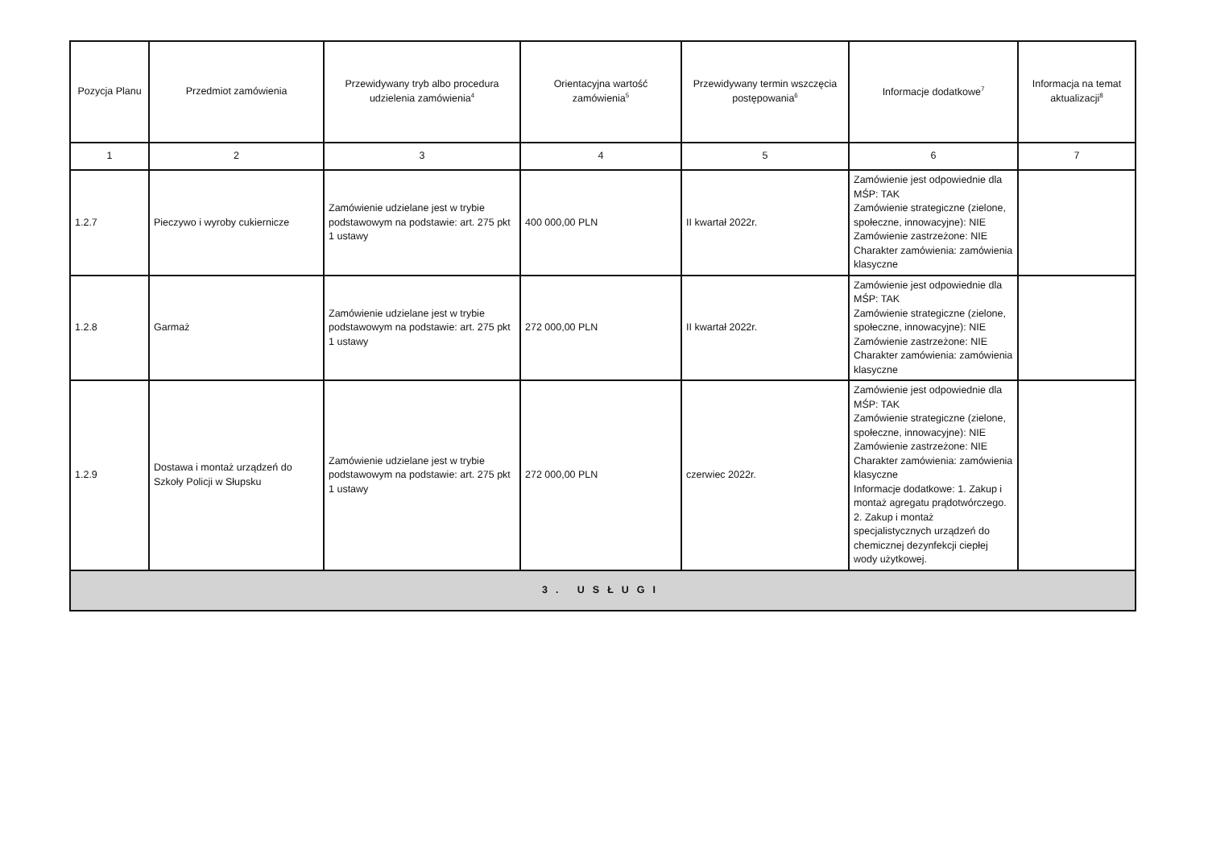| Pozycja Planu | Przedmiot zamówienia | Przewidywany tryb albo procedura udzielenia zamówienia<sup>4</sup> | Orientacyjna wartość zamówienia<sup>5</sup> | Przewidywany termin wszczęcia postępowania<sup>6</sup> | Informacje dodatkowe<sup>7</sup> | Informacja na temat aktualizacji<sup>8</sup> |
| --- | --- | --- | --- | --- | --- | --- |
| 1 | 2 | 3 | 4 | 5 | 6 | 7 |
| 1.2.7 | Pieczywo i wyroby cukiernicze | Zamówienie udzielane jest w trybie podstawowym na podstawie: art. 275 pkt 1 ustawy | 400 000,00 PLN | II kwartał 2022r. | Zamówienie jest odpowiednie dla MŚP: TAK Zamówienie strategiczne (zielone, społeczne, innowacyjne): NIE Zamówienie zastrzeżone: NIE Charakter zamówienia: zamówienia klasyczne | |
| 1.2.8 | Garmaż | Zamówienie udzielane jest w trybie podstawowym na podstawie: art. 275 pkt 1 ustawy | 272 000,00 PLN | II kwartał 2022r. | Zamówienie jest odpowiednie dla MŚP: TAK Zamówienie strategiczne (zielone, społeczne, innowacyjne): NIE Zamówienie zastrzeżone: NIE Charakter zamówienia: zamówienia klasyczne | |
| 1.2.9 | Dostawa i montaż urządzeń do Szkoły Policji w Słupsku | Zamówienie udzielane jest w trybie podstawowym na podstawie: art. 275 pkt 1 ustawy | 272 000,00 PLN | czerwiec 2022r. | Zamówienie jest odpowiednie dla MŚP: TAK Zamówienie strategiczne (zielone, społeczne, innowacyjne): NIE Zamówienie zastrzeżone: NIE Charakter zamówienia: zamówienia klasyczne Informacje dodatkowe: 1. Zakup i montaż agregatu prądotwórczego. 2. Zakup i montaż specjalistycznych urządzeń do chemicznej dezynfekcji ciepłej wody użytkowej. | |
| 3. USŁUGI | | | | | | |